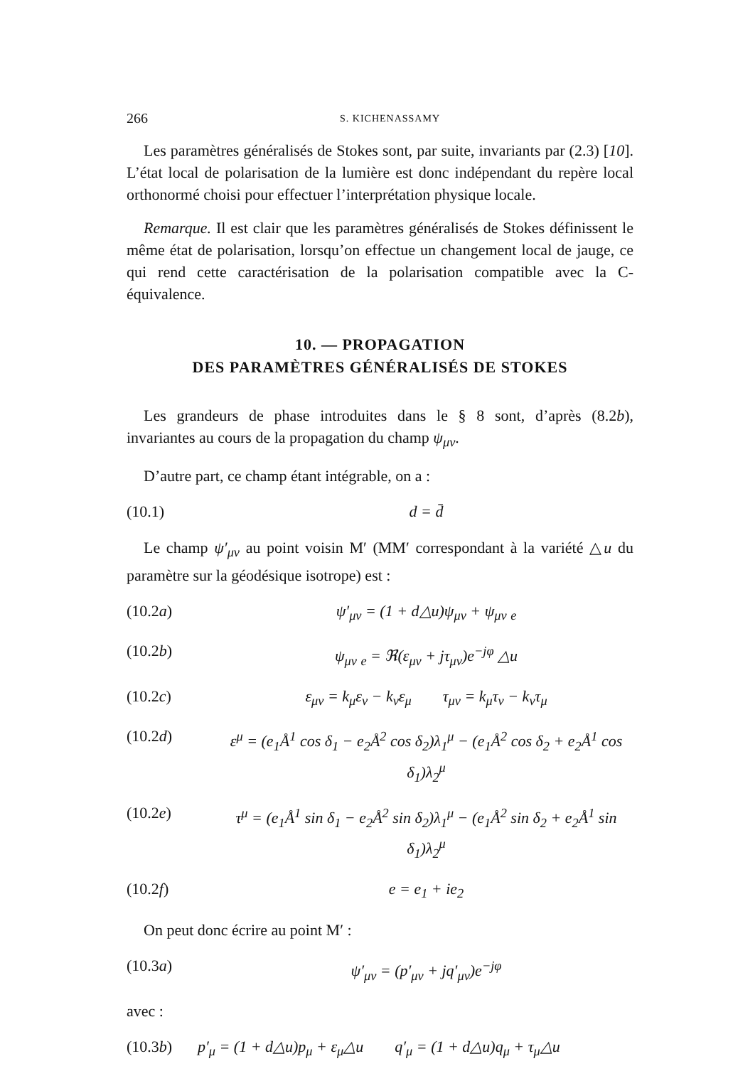266 S. KICHENASSAMY
Les paramètres généralisés de Stokes sont, par suite, invariants par (2.3) [10]. L’état local de polarisation de la lumière est donc indépendant du repère local orthonormé choisi pour effectuer l’interprétation physique locale.
Remarque. Il est clair que les paramètres généralisés de Stokes définissent le même état de polarisation, lorsqu’on effectue un changement local de jauge, ce qui rend cette caractérisation de la polarisation compatible avec la C-équivalence.
10. — PROPAGATION
DES PARAMÈTRES GÉNÉRALISÉS DE STOKES
Les grandeurs de phase introduites dans le § 8 sont, d’après (8.2b), invariantes au cours de la propagation du champ ψ<sub>μν</sub>.
D’autre part, ce champ étant intégrable, on a :
(10.1) d = d̄
Le champ ψ′<sub>μν</sub> au point voisin M′ (MM′ correspondant à la variété △u du paramètre sur la géodésique isotrope) est :
(10.2a) ψ′<sub>μν</sub> = (1 + d△u)ψ<sub>μν</sub> + ψ<sub>μν</sub> <sub>e</sub>
(10.2b) ψ<sub>μν</sub> <sub>e</sub> = ℜ(ε<sub>μν</sub> + jτ<sub>μν</sub>)e<sup>−jφ</sup> △u
(10.2c) ε<sub>μν</sub> = k<sub>μ</sub>ε<sub>ν</sub> − k<sub>ν</sub>ε<sub>μ</sub> τ<sub>μν</sub> = k<sub>μ</sub>τ<sub>ν</sub> − k<sub>ν</sub>τ<sub>μ</sub>
(10.2d) ε<sup>μ</sup> = (e<sub>1</sub>Å<sup>1</sup> cos δ<sub>1</sub> − e<sub>2</sub>Å<sup>2</sup> cos δ<sub>2</sub>)λ<sub>1</sub><sup>μ</sup> − (e<sub>1</sub>Å<sup>2</sup> cos δ<sub>2</sub> + e<sub>2</sub>Å<sup>1</sup> cos δ<sub>1</sub>)λ<sub>2</sub><sup>μ</sup>
(10.2e) τ<sup>μ</sup> = (e<sub>1</sub>Å<sup>1</sup> sin δ<sub>1</sub> − e<sub>2</sub>Å<sup>2</sup> sin δ<sub>2</sub>)λ<sub>1</sub><sup>μ</sup> − (e<sub>1</sub>Å<sup>2</sup> sin δ<sub>2</sub> + e<sub>2</sub>Å<sup>1</sup> sin δ<sub>1</sub>)λ<sub>2</sub><sup>μ</sup>
(10.2f) e = e<sub>1</sub> + ie<sub>2</sub>
On peut donc écrire au point M′ :
(10.3a) ψ′<sub>μν</sub> = (p′<sub>μν</sub> + jq′<sub>μν</sub>)e<sup>−jφ</sup>
avec :
(10.3b) p′<sub>μ</sub> = (1 + d△u)p<sub>μ</sub> + ε<sub>μ</sub>△u q′<sub>μ</sub> = (1 + d△u)q<sub>μ</sub> + τ<sub>μ</sub>△u